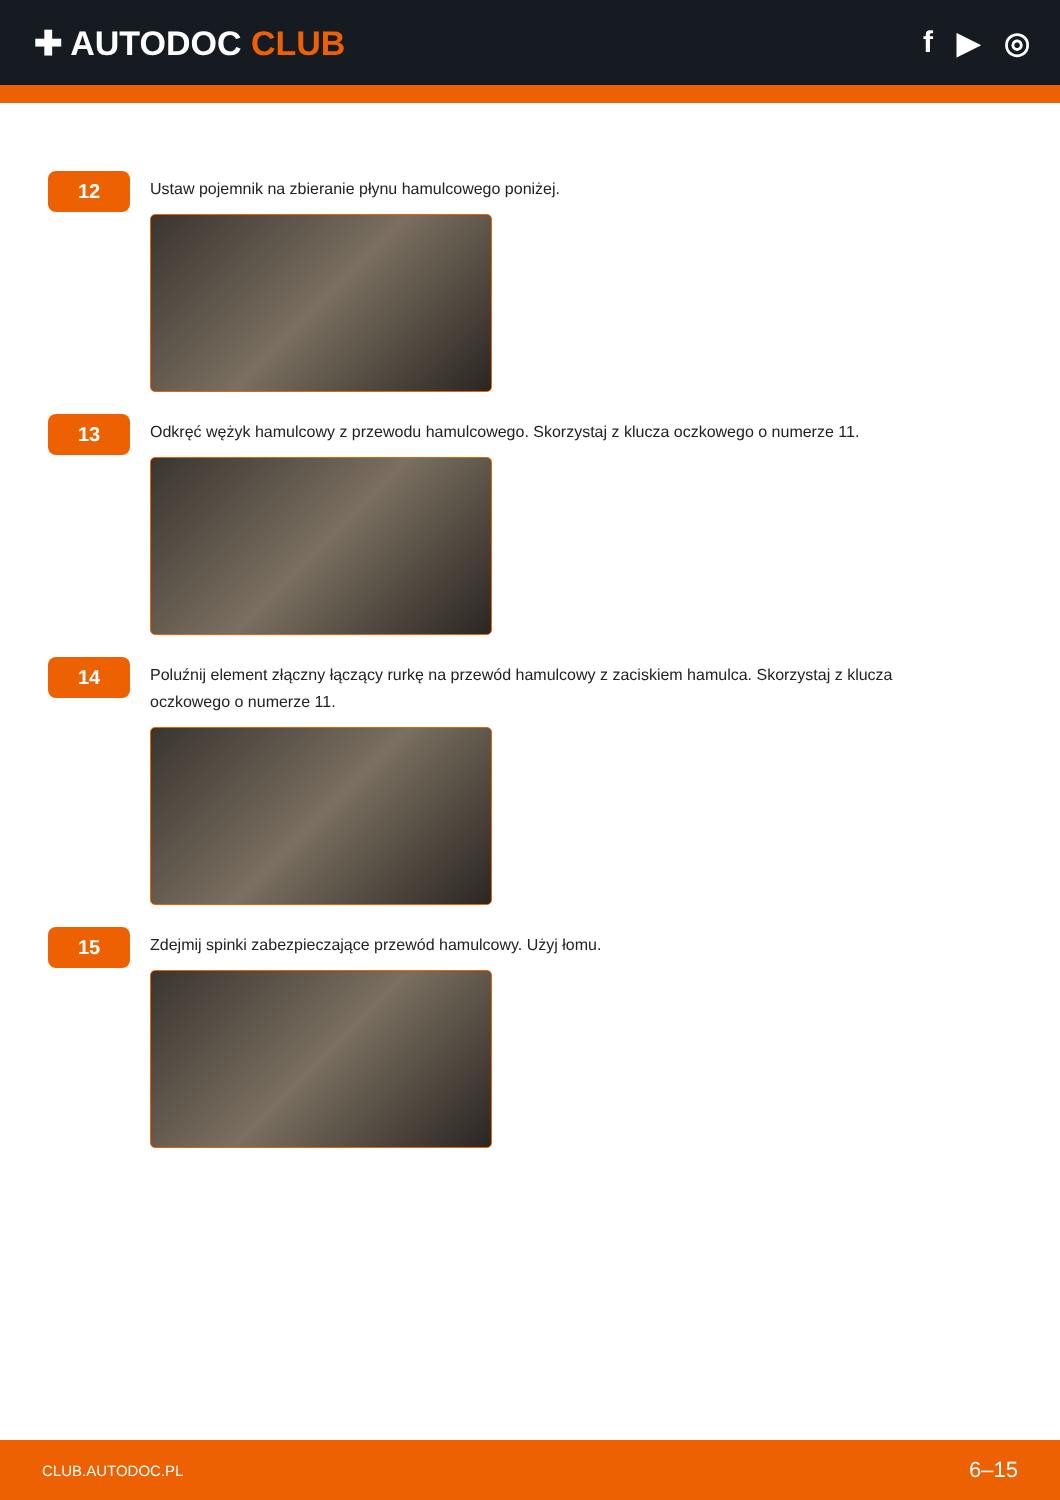✚ AUTODOC CLUB f ▶ ◎
12
Ustaw pojemnik na zbieranie płynu hamulcowego poniżej.
13
Odkręć wężyk hamulcowy z przewodu hamulcowego. Skorzystaj z klucza oczkowego o numerze 11.
14
Poluźnij element złączny łączący rurkę na przewód hamulcowy z zaciskiem hamulca. Skorzystaj z klucza oczkowego o numerze 11.
15
Zdejmij spinki zabezpieczające przewód hamulcowy. Użyj łomu.
CLUB.AUTODOC.PL 6–15